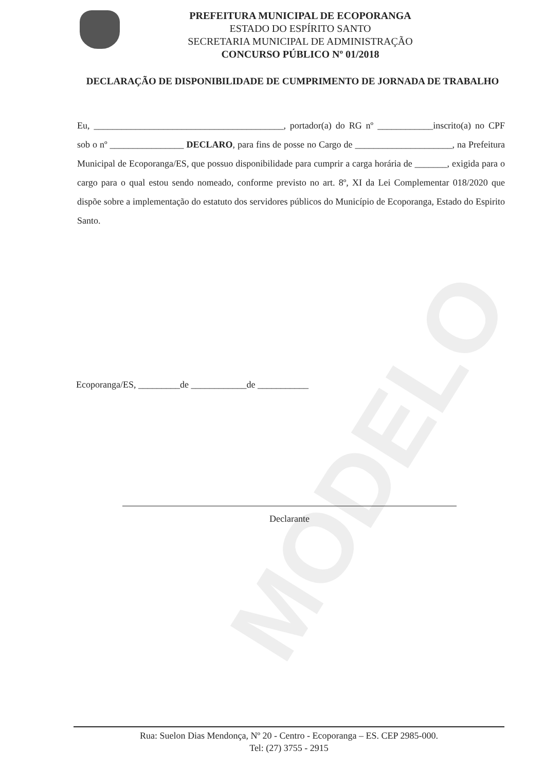MODELO
PREFEITURA MUNICIPAL DE ECOPORANGA
ESTADO DO ESPÍRITO SANTO
SECRETARIA MUNICIPAL DE ADMINISTRAÇÃO
CONCURSO PÚBLICO Nº 01/2018
DECLARAÇÃO DE DISPONIBILIDADE DE CUMPRIMENTO DE JORNADA DE TRABALHO
Eu, _________________________________________, portador(a) do RG nº ____________inscrito(a) no CPF sob o nº ________________ DECLARO, para fins de posse no Cargo de _____________________, na Prefeitura Municipal de Ecoporanga/ES, que possuo disponibilidade para cumprir a carga horária de _______, exigida para o cargo para o qual estou sendo nomeado, conforme previsto no art. 8º, XI da Lei Complementar 018/2020 que dispõe sobre a implementação do estatuto dos servidores públicos do Município de Ecoporanga, Estado do Espirito Santo.
Ecoporanga/ES, _________de ____________de ___________
Declarante
Rua: Suelon Dias Mendonça, Nº 20 - Centro - Ecoporanga – ES. CEP 2985-000.
Tel: (27) 3755 - 2915